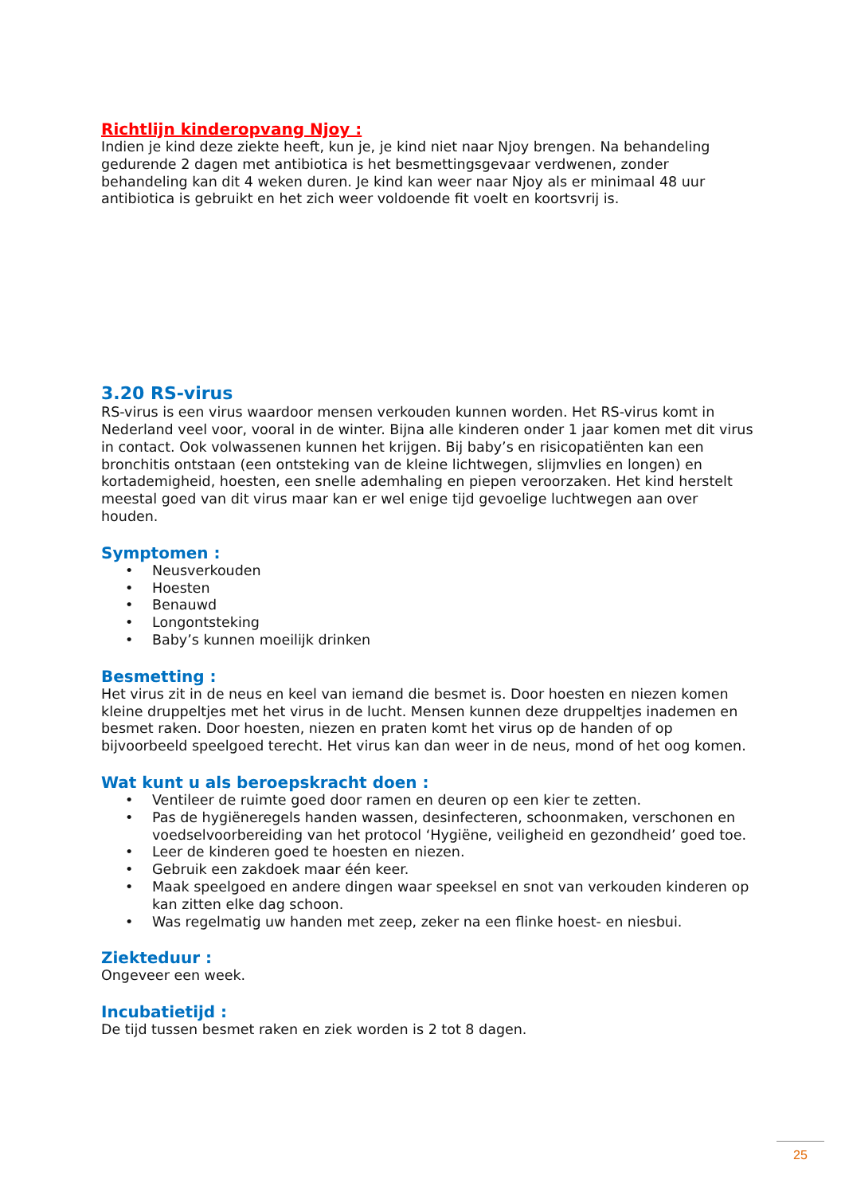Richtlijn kinderopvang Njoy :
Indien je kind deze ziekte heeft, kun je, je kind niet naar Njoy brengen. Na behandeling gedurende 2 dagen met antibiotica is het besmettingsgevaar verdwenen, zonder behandeling kan dit 4 weken duren. Je kind kan weer naar Njoy als er minimaal 48 uur antibiotica is gebruikt en het zich weer voldoende fit voelt en koortsvrij is.
3.20 RS-virus
RS-virus is een virus waardoor mensen verkouden kunnen worden. Het RS-virus komt in Nederland veel voor, vooral in de winter. Bijna alle kinderen onder 1 jaar komen met dit virus in contact. Ook volwassenen kunnen het krijgen. Bij baby’s en risicopatiënten kan een bronchitis ontstaan (een ontsteking van de kleine lichtwegen, slijmvlies en longen) en kortademigheid, hoesten, een snelle ademhaling en piepen veroorzaken. Het kind herstelt meestal goed van dit virus maar kan er wel enige tijd gevoelige luchtwegen aan over houden.
Symptomen :
• Neusverkouden
• Hoesten
• Benauwd
• Longontsteking
• Baby’s kunnen moeilijk drinken
Besmetting :
Het virus zit in de neus en keel van iemand die besmet is. Door hoesten en niezen komen kleine druppeltjes met het virus in de lucht. Mensen kunnen deze druppeltjes inademen en besmet raken. Door hoesten, niezen en praten komt het virus op de handen of op bijvoorbeeld speelgoed terecht. Het virus kan dan weer in de neus, mond of het oog komen.
Wat kunt u als beroepskracht doen :
• Ventileer de ruimte goed door ramen en deuren op een kier te zetten.
• Pas de hygiëneregels handen wassen, desinfecteren, schoonmaken, verschonen en voedselvoorbereiding van het protocol ‘Hygiëne, veiligheid en gezondheid’ goed toe.
• Leer de kinderen goed te hoesten en niezen.
• Gebruik een zakdoek maar één keer.
• Maak speelgoed en andere dingen waar speeksel en snot van verkouden kinderen op kan zitten elke dag schoon.
• Was regelmatig uw handen met zeep, zeker na een flinke hoest- en niesbui.
Ziekteduur :
Ongeveer een week.
Incubatietijd :
De tijd tussen besmet raken en ziek worden is 2 tot 8 dagen.
25